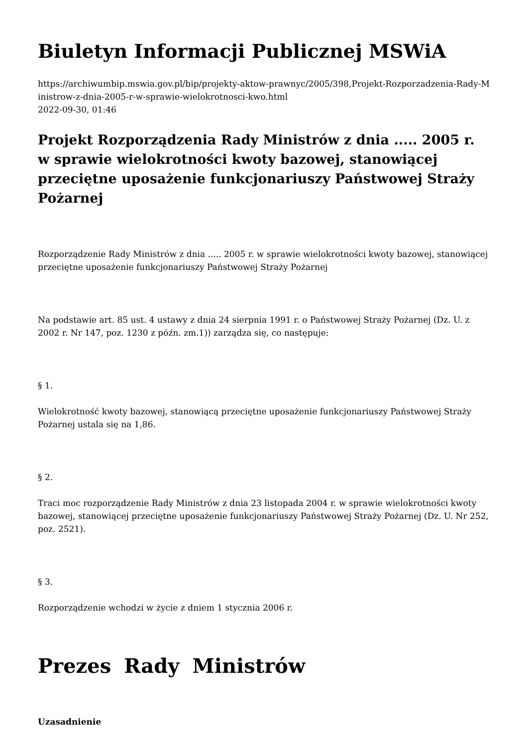Biuletyn Informacji Publicznej MSWiA
https://archiwumbip.mswia.gov.pl/bip/projekty-aktow-prawnyc/2005/398,Projekt-Rozporzadzenia-Rady-Ministrow-z-dnia-2005-r-w-sprawie-wielokrotnosci-kwo.html
2022-09-30, 01:46
Projekt Rozporządzenia Rady Ministrów z dnia ..... 2005 r. w sprawie wielokrotności kwoty bazowej, stanowiącej przeciętne uposażenie funkcjonariuszy Państwowej Straży Pożarnej
Rozporządzenie Rady Ministrów z dnia ..... 2005 r. w sprawie wielokrotności kwoty bazowej, stanowiącej przeciętne uposażenie funkcjonariuszy Państwowej Straży Pożarnej
Na podstawie art. 85 ust. 4 ustawy z dnia 24 sierpnia 1991 r. o Państwowej Straży Pożarnej (Dz. U. z 2002 r. Nr 147, poz. 1230 z późn. zm.1)) zarządza się, co następuje:
§ 1.
Wielokrotność kwoty bazowej, stanowiącą przeciętne uposażenie funkcjonariuszy Państwowej Straży Pożarnej ustala się na 1,86.
§ 2.
Traci moc rozporządzenie Rady Ministrów z dnia 23 listopada 2004 r. w sprawie wielokrotności kwoty bazowej, stanowiącej przeciętne uposażenie funkcjonariuszy Państwowej Straży Pożarnej (Dz. U. Nr 252, poz. 2521).
§ 3.
Rozporządzenie wchodzi w życie z dniem 1 stycznia 2006 r.
Prezes Rady Ministrów
Uzasadnienie